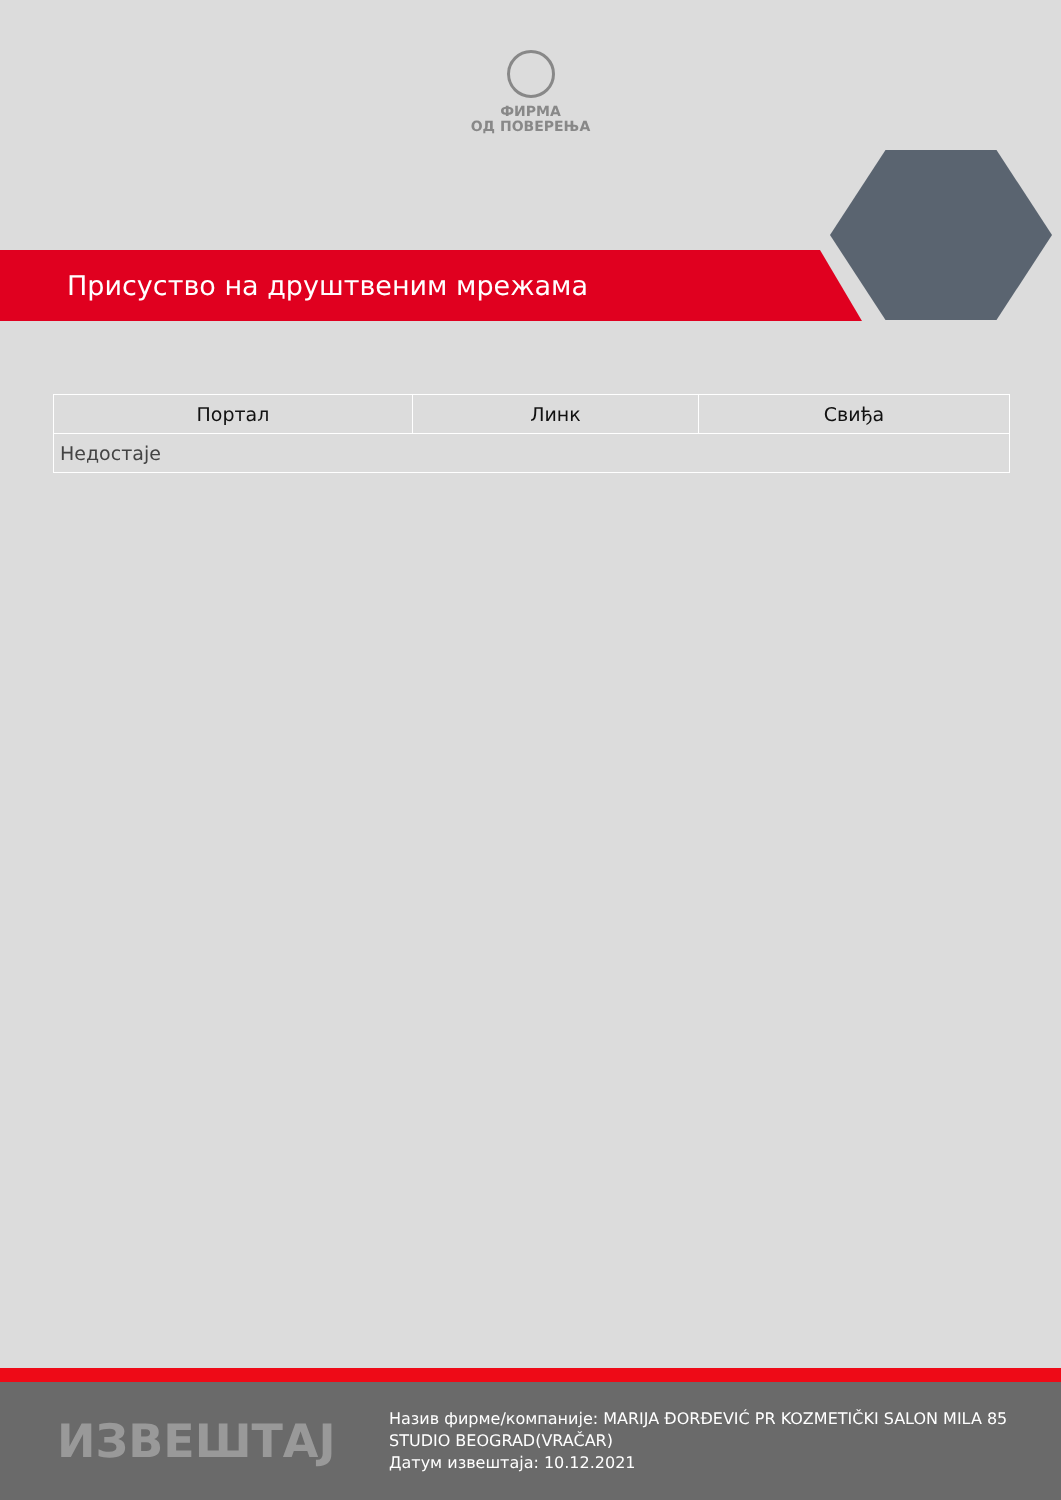ФИРМА
ОД ПОВЕРЕЊА
Присуство на друштвеним мрежама
| Портал | Линк | Свиђа |
| --- | --- | --- |
| Недостаје | | |
ИЗВЕШТАЈ
Назив фирме/компаније: MARIJA ĐORĐEVIĆ PR KOZMETIČKI SALON MILA 85 STUDIO BEOGRAD(VRAČAR)
Датум извештаја: 10.12.2021